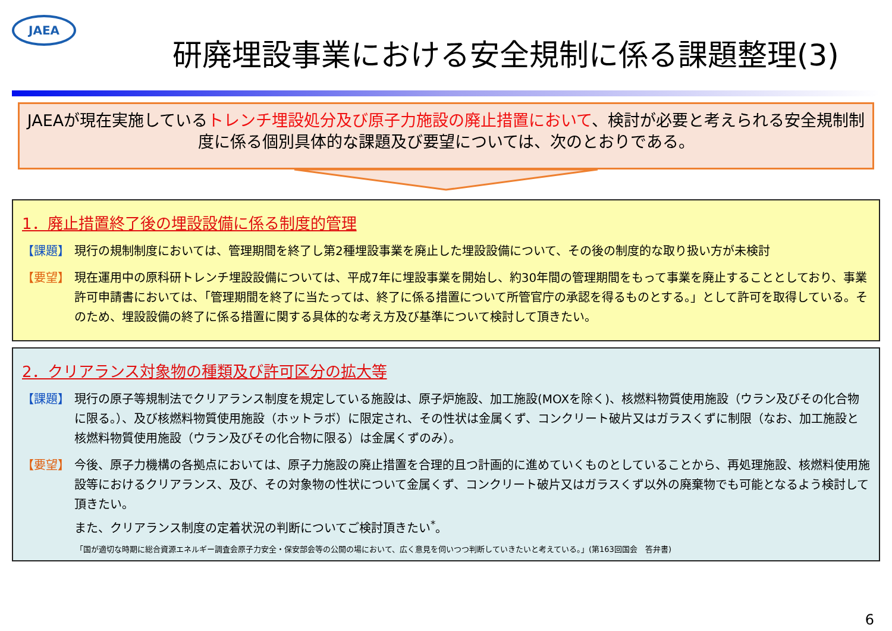JAEA
研廃埋設事業における安全規制に係る課題整理(3)
JAEAが現在実施しているトレンチ埋設処分及び原子力施設の廃止措置において、検討が必要と考えられる安全規制制度に係る個別具体的な課題及び要望については、次のとおりである。
1．廃止措置終了後の埋設設備に係る制度的管理
【課題】 現行の規制制度においては、管理期間を終了し第2種埋設事業を廃止した埋設設備について、その後の制度的な取り扱い方が未検討
【要望】 現在運用中の原科研トレンチ埋設設備については、平成7年に埋設事業を開始し、約30年間の管理期間をもって事業を廃止することとしており、事業許可申請書においては、「管理期間を終了に当たっては、終了に係る措置について所管官庁の承認を得るものとする。」として許可を取得している。そのため、埋設設備の終了に係る措置に関する具体的な考え方及び基準について検討して頂きたい。
2．クリアランス対象物の種類及び許可区分の拡大等
【課題】 現行の原子等規制法でクリアランス制度を規定している施設は、原子炉施設、加工施設(MOXを除く)、核燃料物質使用施設（ウラン及びその化合物に限る。）、及び核燃料物質使用施設（ホットラボ）に限定され、その性状は金属くず、コンクリート破片又はガラスくずに制限（なお、加工施設と核燃料物質使用施設（ウラン及びその化合物に限る）は金属くずのみ）。
【要望】 今後、原子力機構の各拠点においては、原子力施設の廃止措置を合理的且つ計画的に進めていくものとしていることから、再処理施設、核燃料使用施設等におけるクリアランス、及び、その対象物の性状について金属くず、コンクリート破片又はガラスくず以外の廃棄物でも可能となるよう検討して頂きたい。
また、クリアランス制度の定着状況の判断についてご検討頂きたい<sup>*</sup>。
「国が適切な時期に総合資源エネルギー調査会原子力安全・保安部会等の公開の場において、広く意見を伺いつつ判断していきたいと考えている。」(第163回国会　答弁書)
6